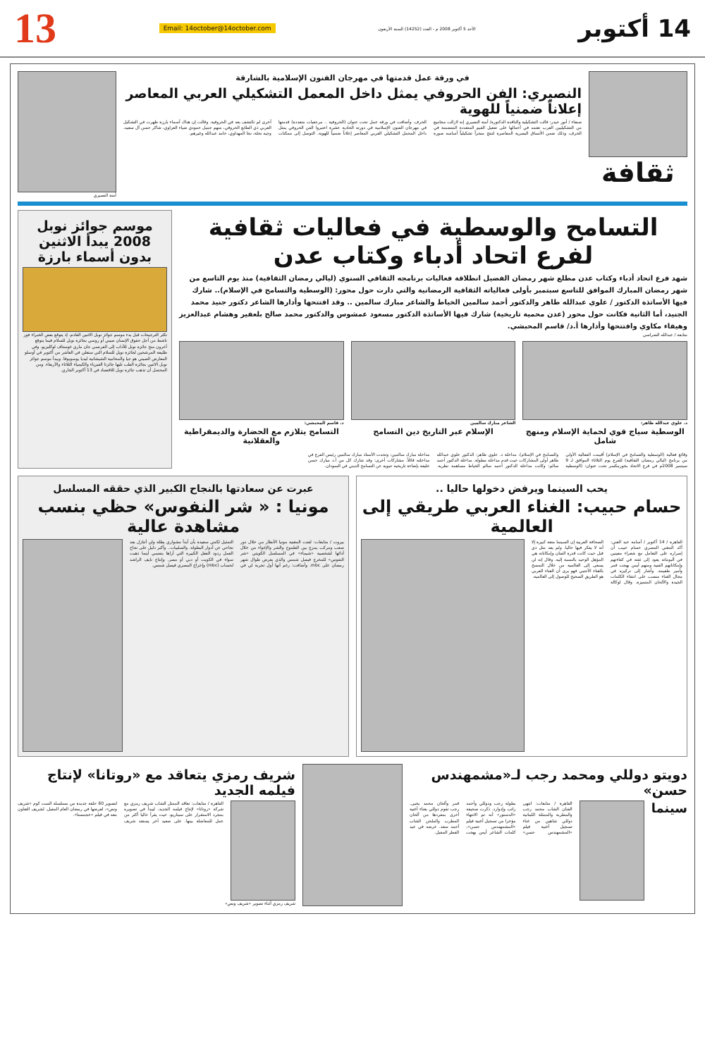14 أكتوبر
الأحد 5 أكتوبر 2008 م - العدد (14252) السنة الأربعون
Email: 14october@14october.com
13
ثقافة
في ورقة عمل قدمتها في مهرجان الفنون الإسلامية بالشارقة
النصيري: الفن الحروفي يمثل داخل المعمل التشكيلي العربي المعاصر إعلاناً ضمنياً للهوية
صنعاء / أنور حيدر: قالت التشكيلية والناقدة الدكتورة/ أمنة النصيري إنه لازالت مجاميع من التشكيليين العرب تعتمد في أعمالها على تفعيل القيم المتعددة المتضمنة في الحرف، وذلك ضمن الأنساق البصرية المعاصرة لتنتج منجزاً تشكيلياً أساسه صورة الحرف. وأضافت في ورقة عمل تحت عنوان (الحروفية .. مرجعيات متعددة) قدمتها في مهرجان الفنون الإسلامية في دورته الحادية عشرة اعتبروا الفن الحروفي يمثل داخل المحمل التشكيلي العربي المعاصر إعلاناً ضمنياً للهوية. التوصل إلى ممكنات أخرى لم تكتشف بعد في الحروفية. وقالت إن هناك أسماء بارزة ظهرت في التشكيل العربي ذي الطابع الحروفي، منهم جميل حمودي ضياء العزاوي، شاكر حسن آل سعيد، وجيه نحلة، نجا المهداوي، حامد عبدالله وغيرهم.
أمنة النصيري
التسامح والوسطية في فعاليات ثقافية لفرع اتحاد أدباء وكتاب عدن
شهد فرع اتحاد أدباء وكتاب عدن مطلع شهر رمضان الفضيل انطلاقة فعاليات برنامجه الثقافي السنوي (ليالي رمضان الثقافية) منذ يوم التاسع من شهر رمضان المبارك الموافق للتاسع سبتمبر بأولى فعالياته الثقافية الرمضانية والتي دارت حول محور: (الوسطية والتسامح في الإسلام).. شارك فيها الأساتذة الدكتور / علوي عبدالله طاهر والدكتور أحمد سالمين الخياط والشاعر مبارك سالمين .. وقد افتتحها وأدارها الشاعر دكتور جنيد محمد الجنيد، أما الثانية فكانت حول محور (عدن محمية تاريخية) شارك فيها الأساتذة الدكتور مسعود عمشوس والدكتور محمد صالح بلعفير وهشام عبدالعزيز وهيفاء مكاوي وافتتحها وأدارها أ.د/ قاسم المحبشي.
متابعة / عبدالله الضراسي
د. علوي عبدالله طاهر:
الوسطية سياج قوي لحماية الإسلام ومنهج شامل
الشاعر مبارك سالمين
الإسلام عبر التاريخ دين التسامح
د. قاسم المحبشي:
التسامح يتلازم مع الحضارة والديمقراطية والعقلانية
وقائع فعالية (الوسطية والتسامح في الإسلام) أقيمت الفعالية الأولى من برنامج (ليالي رمضان الثقافية) للفرع يوم الثلاثاء الموافق لـ 9 سبتمبر 2008م في فرع الاتحاد بخورمكسر تحت عنوان: (الوسطية والتسامح في الإسلام). مداخلة د. علوي طاهر: الدكتور علوي عبدالله طاهر أولى المشاركات حيث قدم مداخلة مطولة. مداخلة الدكتور أحمد سالم: وكانت مداخلة الدكتور أحمد سالم الخياط مساهمة نظرية. مداخلة مبارك سالمين: وتحدث الأستاذ مبارك سالمين رئيس الفرع في مداخلته قائلاً. مشاركات أخرى: وقد شارك كل من أ.د مبارك حسن خليفة بإضاءة تاريخية حيوية عن التسامح الديني في السودان.
موسم جوائز نوبل 2008 يبدأ الاثنين بدون أسماء بارزة
تكثر الترجيحات قبل بدء موسم جوائز نوبل الاثنين القادم، إذ يتوقع بعض الخبراء فوز ناشط من أجل حقوق الإنسان صيني أو روسي بجائزة نوبل للسلام فيما يتوقع آخرون منح جائزة نوبل للآداب إلى الفرنسي جان ماري غوستاف لوكليزيو. وفي طليعة المرشحين لجائزة نوبل للسلام التي ستعلن في العاشر من أكتوبر في أوسلو المعارض الصيني هو جيا والمحامية الشيشانية ليديا يوسوبوفا. ويبدأ موسم جوائز نوبل الاثنين بجائزة الطب تليها جائزتا الفيزياء والكيمياء الثلاثاء والأربعاء. ومن المحتمل أن تذهب جائزة نوبل للاقتصاد في 13 أكتوبر الجاري.
يحب السينما ويرفض دخولها حاليا ..
حسام حبيب: الغناء العربي طريقي إلى العالمية
القاهرة / 14 أكتوبر / أسامة عبد الغني: أكد المغني المصري حسام حبيب أن إصراره على التعامل مع شعراء معينين في ألبوماته يعود إلى ثقته في كفاءتهم وإمكاناتهم الفنية ومنهم أيمن بهجت قمر وأمير طعيمة. وأشار إلى تركيزه في مجال الغناء منصب على انتقاء الكلمات الجيدة والألحان المتميزة. وقال لوكالة الصحافة العربية إن السينما متعة كبيرة إلا أنه لا يفكر فيها حاليا. ولم يعد مثل ذي قبل حيث كانت قدرة الفنان وإمكاناته هي المؤهل الوحيد بالنسبة إليه. وقال إنه لن يسعى إلى العالمية من خلال التمسح بالغناء الأجنبي فهو يرى أن الغناء العربي هو الطريق الصحيح للوصول إلى العالمية.
عبرت عن سعادتها بالنجاح الكبير الذي حققه المسلسل
مونيا : « شر النفوس» حظي بنسب مشاهدة عالية
بيروت / متابعات: لفتت المغنية مونيا الأنظار من خلال دور صعب ومركب يمزج بين الطموح والشر والإغواء من خلال أدائها لشخصية «شيماء» في المسلسل الكويتي «شر النفوس» للمخرج فيصل شمس والذي يعرض طوال شهر رمضان على mbc. وأضافت: رغم أنها أول تجربة لي في التمثيل لكنني سعيدة بأن أبدأ مشواري بطلة ولن أتنازل بعد نجاحي عن أدوار البطولة. والسلبيات.. وأكبر دليل على نجاح العمل ردود الفعل الكبيرة التي أراها بنفسي أينما ذهبت سواء في الكويت أو دبي أو مصر. وإنتاج نايف الراشد لحساب (mbc) وإخراج المصري فيصل شمس.
دويتو دوللي ومحمد رجب لـ«مشمهندس حسن»
سينما
القاهرة / متابعات: انتهى الفنان الشاب محمد رجب والمطربة والممثلة اللبنانية دوللي شاهين من غناء تسجيل أغنية فيلم «المشمهندس حسن» بطولة رجب ودوللي وأحمد راتب وإدوارد. ذكرت صحيفة «الدستور» أنه تم الانتهاء مؤخرا من تسجيل أغنية فيلم «المشمهندس حسن»، كلمات الشاعر أيمن بهجت قمر وألحان محمد يحيى. رجب تقوم دوللي بغناء أغنية أخرى بمفردها من ألحان المطرب والملحن الشاب أحمد سعد. عرضه في عيد الفطر المقبل.
شريف رمزي يتعاقد مع «روتانا» لإنتاج فيلمه الجديد
القاهرة / متابعات: تعاقد الممثل الشاب شريف رمزي مع شركة «روتانا» لإنتاج فيلمه الجديد، ليبدأ في تصويره بمجرد الاستقرار على سيناريو، حيث يقرأ حاليا أكثر من عمل للمفاضلة بينها. على صعيد آخر يستعد شريف لتصوير 60 حلقة جديدة من مسلسله الست كوم «شريف ونص»، لعرضها في رمضان العام المقبل. لشريف التعاون معه في فيلم «عجمستا».
شريف رمزي أثناء تصوير «شريف ونص»